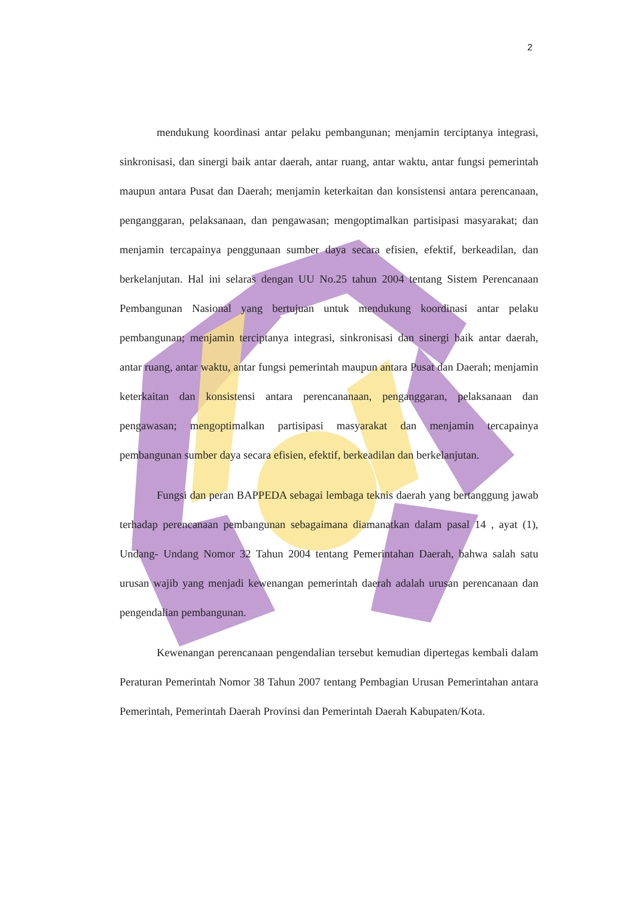2
mendukung koordinasi antar pelaku pembangunan; menjamin terciptanya integrasi, sinkronisasi, dan sinergi baik antar daerah, antar ruang, antar waktu, antar fungsi pemerintah maupun antara Pusat dan Daerah; menjamin keterkaitan dan konsistensi antara perencanaan, penganggaran, pelaksanaan, dan pengawasan; mengoptimalkan partisipasi masyarakat; dan menjamin tercapainya penggunaan sumber daya secara efisien, efektif, berkeadilan, dan berkelanjutan. Hal ini selaras dengan UU No.25 tahun 2004 tentang Sistem Perencanaan Pembangunan Nasional yang bertujuan untuk mendukung koordinasi antar pelaku pembangunan; menjamin terciptanya integrasi, sinkronisasi dan sinergi baik antar daerah, antar ruang, antar waktu, antar fungsi pemerintah maupun antara Pusat dan Daerah; menjamin keterkaitan dan konsistensi antara perencananaan, penganggaran, pelaksanaan dan pengawasan; mengoptimalkan partisipasi masyarakat dan menjamin tercapainya pembangunan sumber daya secara efisien, efektif, berkeadilan dan berkelanjutan.
Fungsi dan peran BAPPEDA sebagai lembaga teknis daerah yang bertanggung jawab terhadap perencanaan pembangunan sebagaimana diamanatkan dalam pasal 14 , ayat (1), Undang- Undang Nomor 32 Tahun 2004 tentang Pemerintahan Daerah, bahwa salah satu urusan wajib yang menjadi kewenangan pemerintah daerah adalah urusan perencanaan dan pengendalian pembangunan.
Kewenangan perencanaan pengendalian tersebut kemudian dipertegas kembali dalam Peraturan Pemerintah Nomor 38 Tahun 2007 tentang Pembagian Urusan Pemerintahan antara Pemerintah, Pemerintah Daerah Provinsi dan Pemerintah Daerah Kabupaten/Kota.